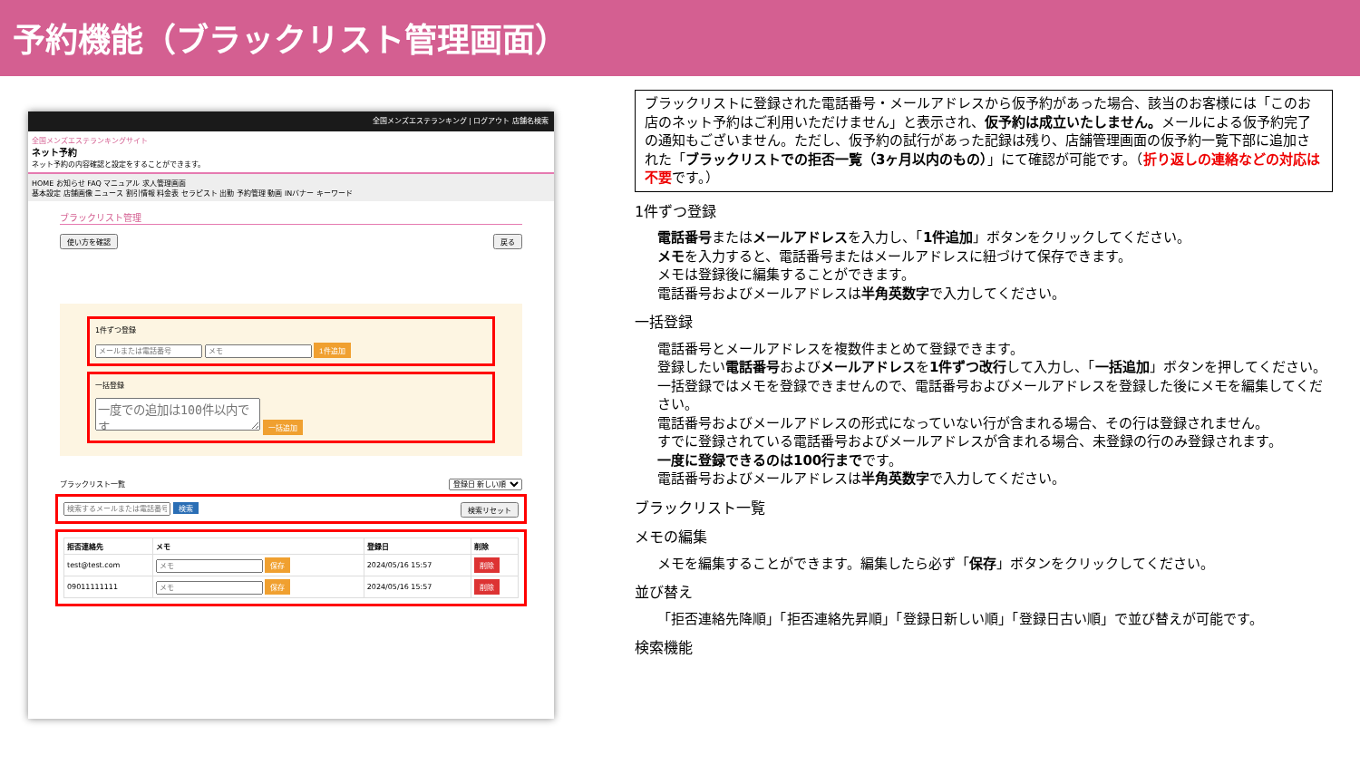予約機能（ブラックリスト管理画面）
全国メンズエステランキング | ログアウト 店舗名検索
全国メンズエステランキングサイト
ネット予約
ネット予約の内容確認と設定をすることができます。
HOME お知らせ FAQ マニュアル 求人管理画面
基本設定 店舗画像 ニュース 割引情報 料金表 セラピスト 出勤 予約管理 動画 INバナー キーワード
ブラックリスト管理
使い方を確認 戻る
1件ずつ登録
1件追加
一括登録
一括追加
ブラックリスト一覧 登録日 新しい順
検索 検索リセット
| 拒否連絡先 | メモ | 登録日 | 削除 |
| --- | --- | --- | --- |
| test@test.com | 保存 | 2024/05/16 15:57 | 削除 |
| 09011111111 | 保存 | 2024/05/16 15:57 | 削除 |
ブラックリストに登録された電話番号・メールアドレスから仮予約があった場合、該当のお客様には「このお店のネット予約はご利用いただけません」と表示され、仮予約は成立いたしません。メールによる仮予約完了の通知もございません。ただし、仮予約の試行があった記録は残り、店舗管理画面の仮予約一覧下部に追加された「ブラックリストでの拒否一覧（3ヶ月以内のもの）」にて確認が可能です。（折り返しの連絡などの対応は不要です。）
1件ずつ登録
電話番号またはメールアドレスを入力し、「1件追加」ボタンをクリックしてください。
メモを入力すると、電話番号またはメールアドレスに紐づけて保存できます。
メモは登録後に編集することができます。
電話番号およびメールアドレスは半角英数字で入力してください。
一括登録
電話番号とメールアドレスを複数件まとめて登録できます。
登録したい電話番号およびメールアドレスを1件ずつ改行して入力し、「一括追加」ボタンを押してください。
一括登録ではメモを登録できませんので、電話番号およびメールアドレスを登録した後にメモを編集してください。
電話番号およびメールアドレスの形式になっていない行が含まれる場合、その行は登録されません。
すでに登録されている電話番号およびメールアドレスが含まれる場合、未登録の行のみ登録されます。
一度に登録できるのは100行までです。
電話番号およびメールアドレスは半角英数字で入力してください。
ブラックリスト一覧
メモの編集
メモを編集することができます。編集したら必ず「保存」ボタンをクリックしてください。
並び替え
「拒否連絡先降順」「拒否連絡先昇順」「登録日新しい順」「登録日古い順」で並び替えが可能です。
検索機能